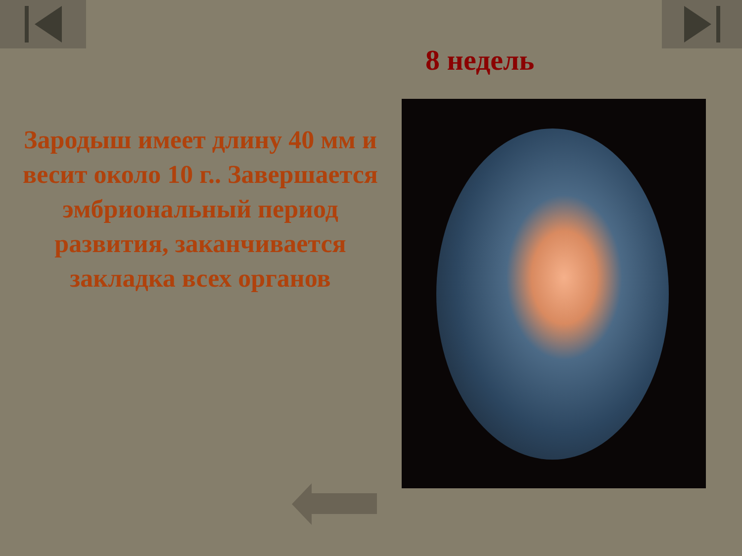8 недель
Зародыш имеет длину 40 мм и весит около 10 г.. Завершается эмбриональный период развития, заканчивается закладка всех органов